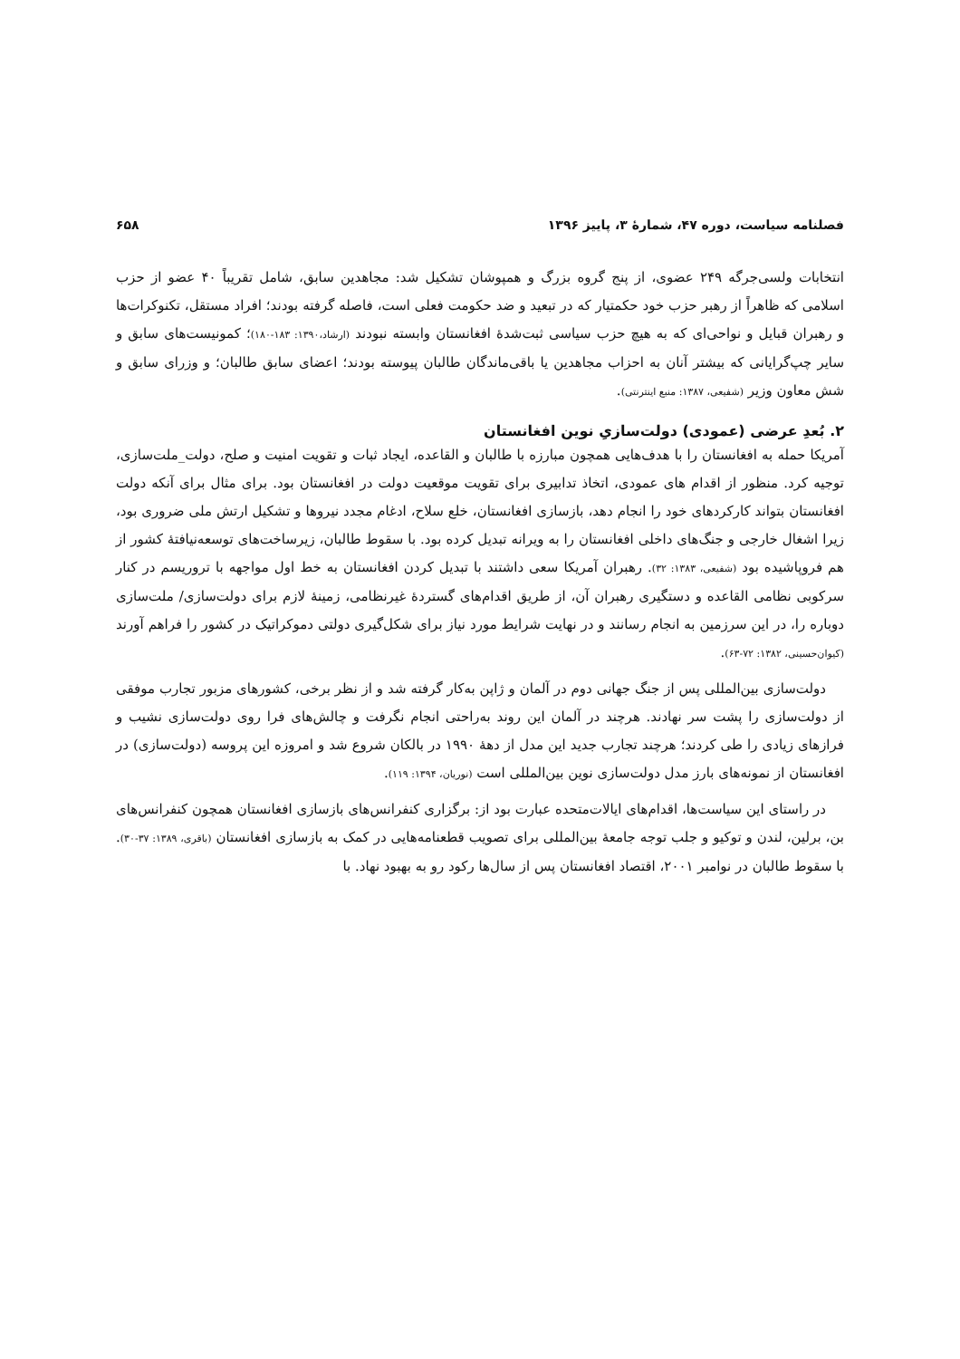فصلنامه سیاست، دوره ۴۷، شمارۀ ۳، پاییز ۱۳۹۶ ۶۵۸
انتخابات ولسی‌جرگه ۲۴۹ عضوی، از پنج گروه بزرگ و همپوشان تشکیل شد: مجاهدین سابق، شامل تقریباً ۴۰ عضو از حزب اسلامی که ظاهراً از رهبر حزب خود حکمتیار که در تبعید و ضد حکومت فعلی است، فاصله گرفته بودند؛ افراد مستقل، تکنوکرات‌ها و رهبران قبایل و نواحی‌ای که به هیچ حزب سیاسی ثبت‌شدۀ افغانستان وابسته نبودند (ارشاد،۱۳۹۰: ۱۸۳-۱۸۰)؛ کمونیست‌های سابق و سایر چپ‌گرایانی که بیشتر آنان به احزاب مجاهدین یا باقی‌ماندگان طالبان پیوسته بودند؛ اعضای سابق طالبان؛ و وزرای سابق و شش معاون وزیر (شفیعی، ۱۳۸۷: منبع اینترنتی).
۲. بُعدِ عرضی (عمودی) دولت‌سازیِ نوین افغانستان
آمریکا حمله به افغانستان را با هدف‌هایی همچون مبارزه با طالبان و القاعده، ایجاد ثبات و تقویت امنیت و صلح، دولت_ملت‌سازی، توجیه کرد. منظور از اقدام های عمودی، اتخاذ تدابیری برای تقویت موقعیت دولت در افغانستان بود. برای مثال برای آنکه دولت افغانستان بتواند کارکردهای خود را انجام دهد، بازسازی افغانستان، خلع سلاح، ادغام مجدد نیروها و تشکیل ارتش ملی ضروری بود، زیرا اشغال خارجی و جنگ‌های داخلی افغانستان را به ویرانه تبدیل کرده بود. با سقوط طالبان، زیرساخت‌های توسعه‌نیافتۀ کشور از هم فروپاشیده بود (شفیعی، ۱۳۸۳: ۳۲). رهبران آمریکا سعی داشتند با تبدیل کردن افغانستان به خط اول مواجهه با تروریسم در کنار سرکوبی نظامی القاعده و دستگیری رهبران آن، از طریق اقدام‌های گستردۀ غیرنظامی، زمینۀ لازم برای دولت‌سازی/ ملت‌سازی دوباره را، در این سرزمین به انجام رسانند و در نهایت شرایط مورد نیاز برای شکل‌گیری دولتی دموکراتیک در کشور را فراهم آورند (کیوان‌حسینی، ۱۳۸۲: ۷۲-۶۳).
دولت‌سازی بین‌المللی پس از جنگ جهانی دوم در آلمان و ژاپن به‌کار گرفته شد و از نظر برخی، کشورهای مزبور تجارب موفقی از دولت‌سازی را پشت سر نهادند. هرچند در آلمان این روند به‌راحتی انجام نگرفت و چالش‌های فرا روی دولت‌سازی نشیب و فرازهای زیادی را طی کردند؛ هرچند تجارب جدید این مدل از دهۀ ۱۹۹۰ در بالکان شروع شد و امروزه این پروسه (دولت‌سازی) در افغانستان از نمونه‌های بارز مدل دولت‌سازی نوین بین‌المللی است (نوریان، ۱۳۹۴: ۱۱۹).
در راستای این سیاست‌ها، اقدام‌های ایالات‌متحده عبارت بود از: برگزاری کنفرانس‌های بازسازی افغانستان همچون کنفرانس‌های بن، برلین، لندن و توکیو و جلب توجه جامعۀ بین‌المللی برای تصویب قطعنامه‌هایی در کمک به بازسازی افغانستان (باقری، ۱۳۸۹: ۳۷-۳۰). با سقوط طالبان در نوامبر ۲۰۰۱، اقتصاد افغانستان پس از سال‌ها رکود رو به بهبود نهاد. با